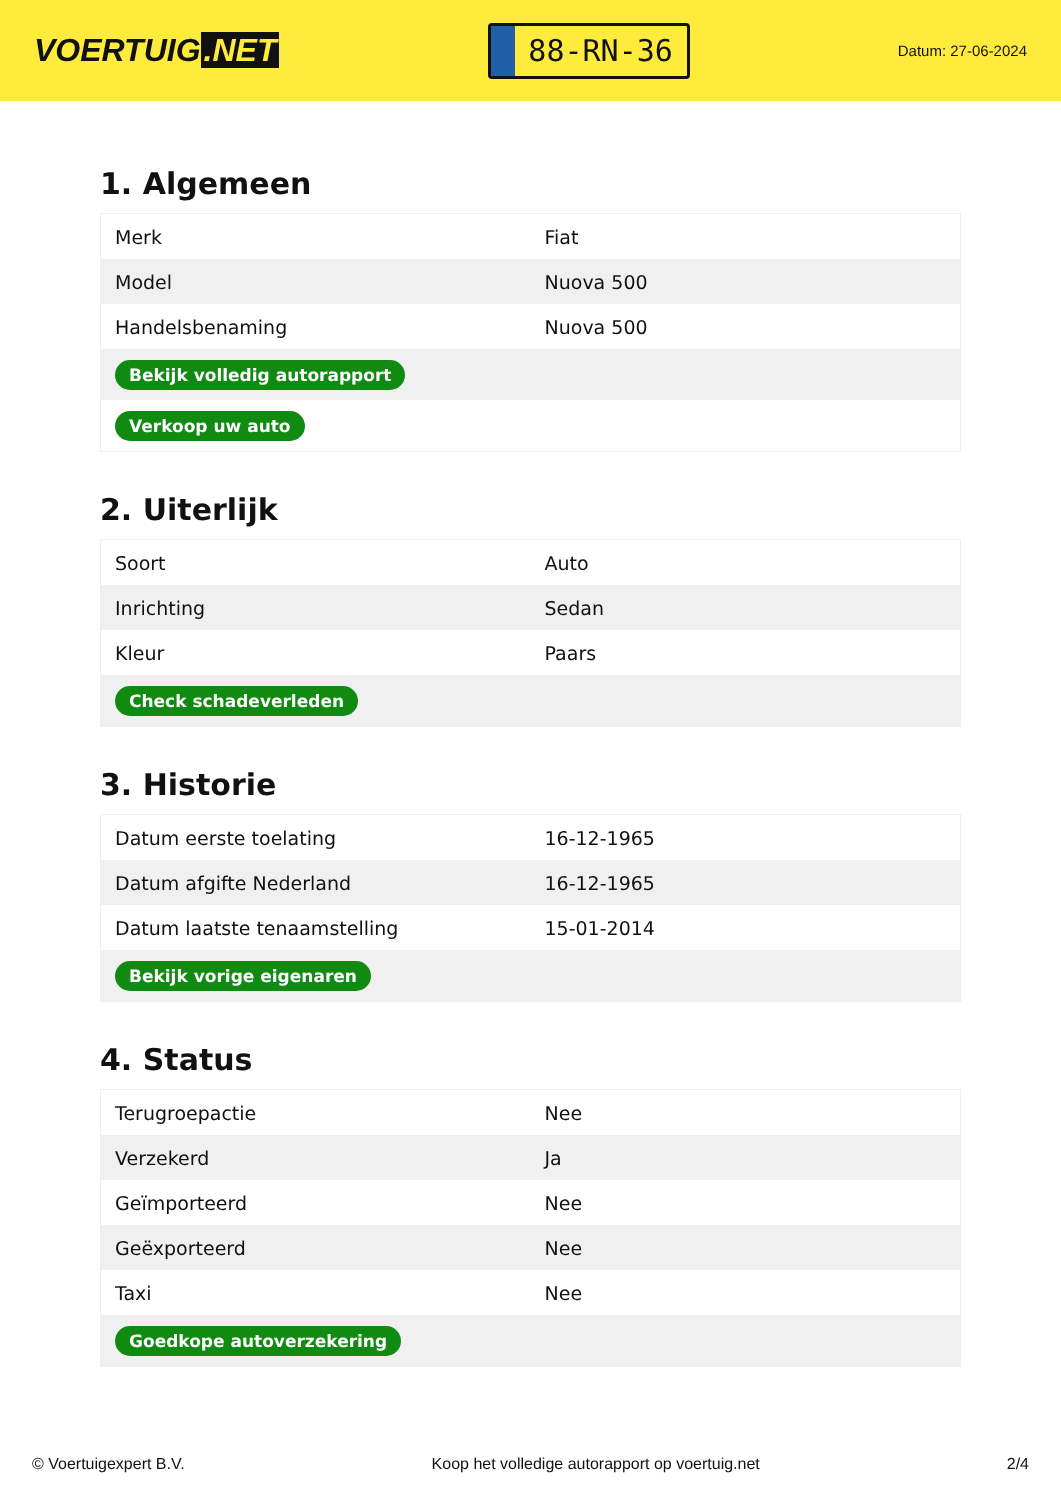VOERTUIG.NET
88-RN-36
Datum: 27-06-2024
1. Algemeen
| Merk | Fiat |
| Model | Nuova 500 |
| Handelsbenaming | Nuova 500 |
| Bekijk volledig autorapport | |
| Verkoop uw auto | |
2. Uiterlijk
| Soort | Auto |
| Inrichting | Sedan |
| Kleur | Paars |
| Check schadeverleden | |
3. Historie
| Datum eerste toelating | 16-12-1965 |
| Datum afgifte Nederland | 16-12-1965 |
| Datum laatste tenaamstelling | 15-01-2014 |
| Bekijk vorige eigenaren | |
4. Status
| Terugroepactie | Nee |
| Verzekerd | Ja |
| Geïmporteerd | Nee |
| Geëxporteerd | Nee |
| Taxi | Nee |
| Goedkope autoverzekering | |
© Voertuigexpert B.V. Koop het volledige autorapport op voertuig.net 2/4